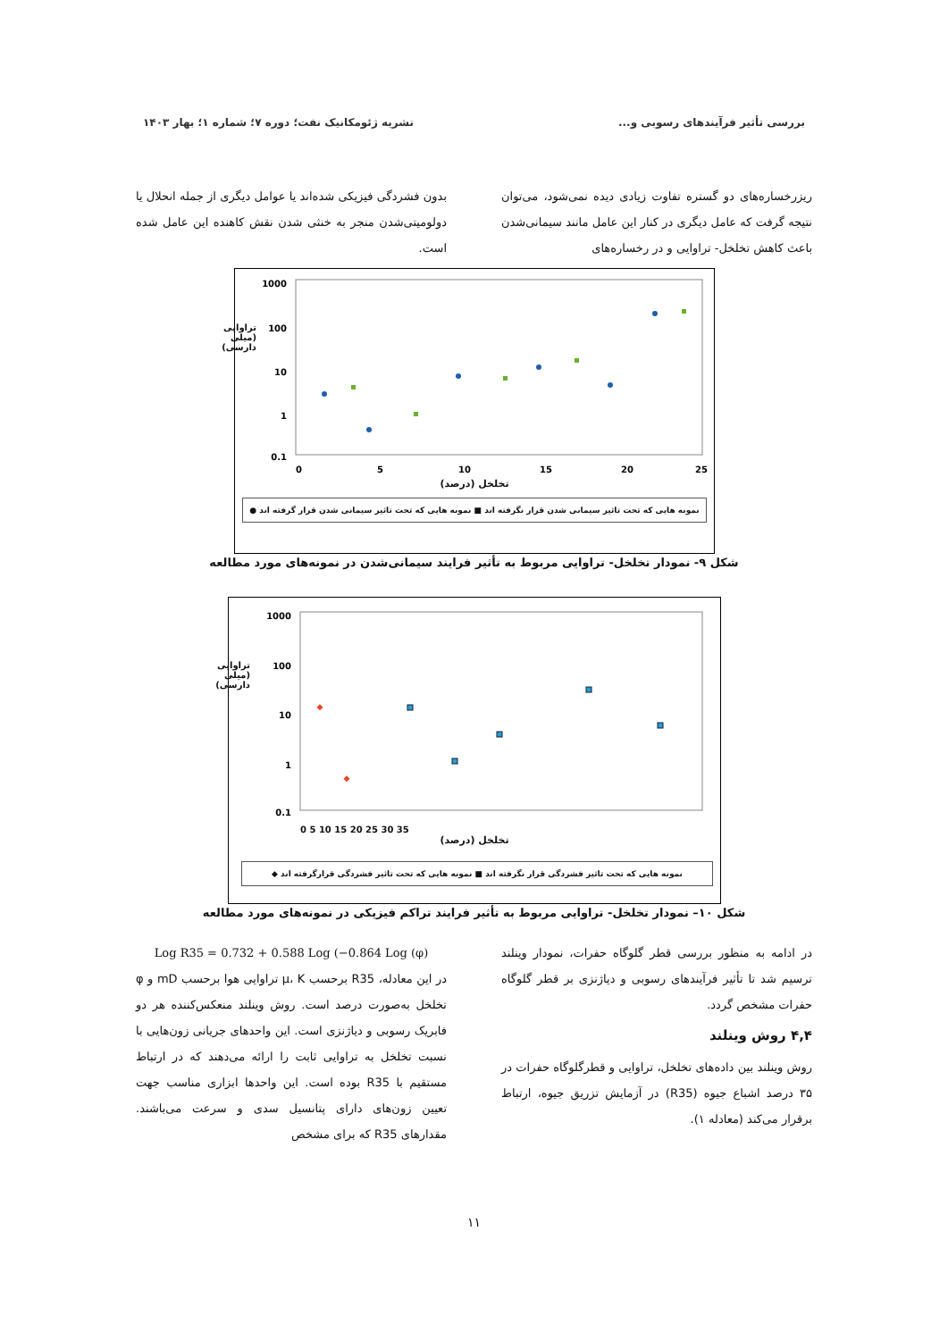بررسی تأثیر فرآیندهای رسوبی و... نشریه ژئومکانیک نفت؛ دوره ۷؛ شماره ۱؛ بهار ۱۴۰۳
ریزرخساره‌های دو گستره تفاوت زیادی دیده نمی‌شود، می‌توان نتیجه گرفت که عامل دیگری در کنار این عامل مانند سیمانی‌شدن باعث کاهش تخلخل- تراوایی و در رخساره‌های
بدون فشردگی فیزیکی شده‌اند یا عوامل دیگری از جمله انحلال یا دولومیتی‌شدن منجر به خنثی شدن نقش کاهنده این عامل شده است.
1000
100
10
1
0.1
0
5
10
15
20
25
تخلخل (درصد)
تراوایی (میلی دارسی)
نمونه هایی که تحت تاثیر سیمانی شدن قرار نگرفته اند ■ نمونه هایی که تحت تاثیر سیمانی شدن قرار گرفته اند ●
شکل ۹- نمودار تخلخل- تراوایی مربوط به تأثیر فرایند سیمانی‌شدن در نمونه‌های مورد مطالعه
1000
100
10
1
0.1
0 5 10 15 20 25 30 35
تخلخل (درصد)
تراوایی (میلی دارسی)
نمونه هایی که تحت تاثیر فشردگی قرار نگرفته اند ■ نمونه هایی که تحت تاثیر فشردگی قرارگرفته اند ◆
شکل ۱۰– نمودار تخلخل- تراوایی مربوط به تأثیر فرایند تراکم فیزیکی در نمونه‌های مورد مطالعه
در ادامه به منظور بررسی قطر گلوگاه حفرات، نمودار وینلند ترسیم شد تا تأثیر فرآیندهای رسوبی و دیاژنزی بر قطر گلوگاه حفرات مشخص گردد.
۴,۴ روش وینلند
روش وینلند بین داده‌های تخلخل، تراوایی و قطرگلوگاه حفرات در ۳۵ درصد اشباع جیوه (R35) در آزمایش تزریق جیوه، ارتباط برقرار می‌کند (معادله ۱).
Log R35 = 0.732 + 0.588 Log (−0.864 Log (φ)
در این معادله، R35 برحسب µ، K تراوایی هوا برحسب mD و φ تخلخل به‌صورت درصد است. روش وینلند منعکس‌کننده هر دو فابریک رسوبی و دیاژنزی است. این واحدهای جریانی زون‌هایی با نسبت تخلخل به تراوایی ثابت را ارائه می‌دهند که در ارتباط مستقیم با R35 بوده است. این واحدها ابزاری مناسب جهت تعیین زون‌های دارای پتانسیل سدی و سرعت می‌باشند. مقدارهای R35 که برای مشخص
۱۱